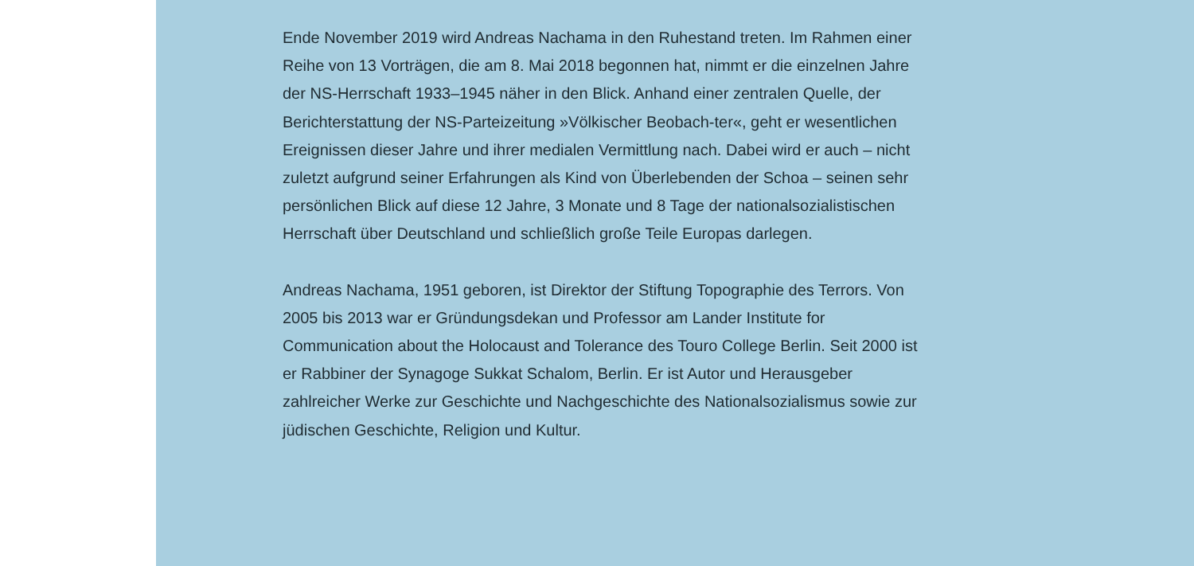Ende November 2019 wird Andreas Nachama in den Ruhestand treten. Im Rahmen einer Reihe von 13 Vorträgen, die am 8. Mai 2018 begonnen hat, nimmt er die einzelnen Jahre der NS-Herrschaft 1933–1945 näher in den Blick. Anhand einer zentralen Quelle, der Berichterstattung der NS-Parteizeitung »Völkischer Beobach-ter«, geht er wesentlichen Ereignissen dieser Jahre und ihrer medialen Vermittlung nach. Dabei wird er auch – nicht zuletzt aufgrund seiner Erfahrungen als Kind von Überlebenden der Schoa – seinen sehr persönlichen Blick auf diese 12 Jahre, 3 Monate und 8 Tage der nationalsozialistischen Herrschaft über Deutschland und schließlich große Teile Europas darlegen.
Andreas Nachama, 1951 geboren, ist Direktor der Stiftung Topographie des Terrors. Von 2005 bis 2013 war er Gründungsdekan und Professor am Lander Institute for Communication about the Holocaust and Tolerance des Touro College Berlin. Seit 2000 ist er Rabbiner der Synagoge Sukkat Schalom, Berlin. Er ist Autor und Herausgeber zahlreicher Werke zur Geschichte und Nachgeschichte des Nationalsozialismus sowie zur jüdischen Geschichte, Religion und Kultur.